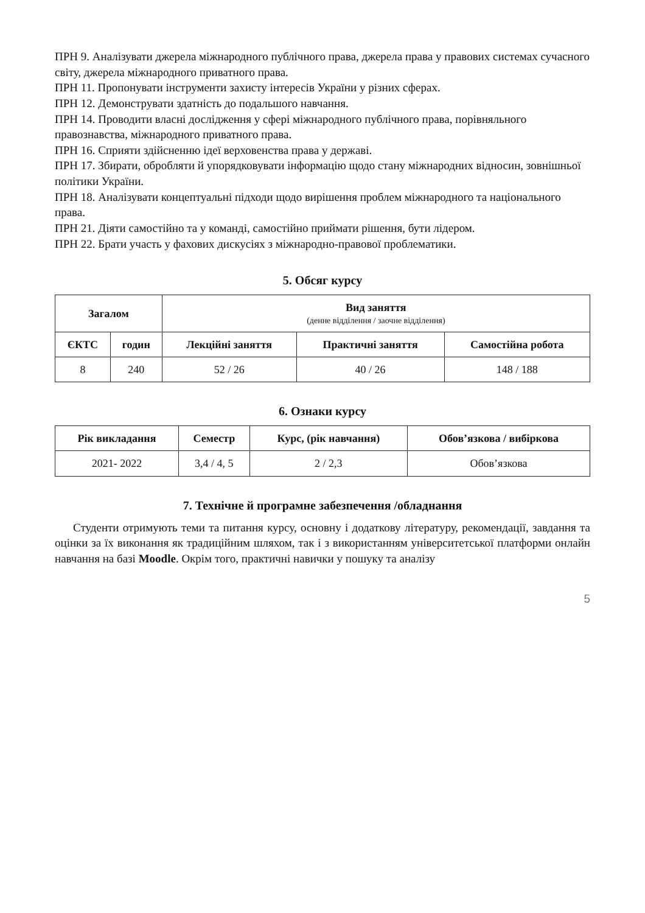ПРН 9. Аналізувати джерела міжнародного публічного права, джерела права у правових системах сучасного світу, джерела міжнародного приватного права.
ПРН 11. Пропонувати інструменти захисту інтересів України у різних сферах.
ПРН 12. Демонструвати здатність до подальшого навчання.
ПРН 14. Проводити власні дослідження у сфері міжнародного публічного права, порівняльного правознавства, міжнародного приватного права.
ПРН 16. Сприяти здійсненню ідеї верховенства права у державі.
ПРН 17. Збирати, обробляти й упорядковувати інформацію щодо стану міжнародних відносин, зовнішньої політики України.
ПРН 18. Аналізувати концептуальні підходи щодо вирішення проблем міжнародного та національного права.
ПРН 21. Діяти самостійно та у команді, самостійно приймати рішення, бути лідером.
ПРН 22. Брати участь у фахових дискусіях з міжнародно-правової проблематики.
5. Обсяг курсу
| Загалом | | Вид заняття (денне відділення / заочне відділення) | | |
| --- | --- | --- | --- | --- |
| ЄКТС | годин | Лекційні заняття | Практичні заняття | Самостійна робота |
| 8 | 240 | 52 / 26 | 40 / 26 | 148 / 188 |
6. Ознаки курсу
| Рік викладання | Семестр | Курс, (рік навчання) | Обов’язкова / вибіркова |
| --- | --- | --- | --- |
| 2021- 2022 | 3,4 / 4, 5 | 2 / 2,3 | Обов’язкова |
7. Технічне й програмне забезпечення /обладнання
Студенти отримують теми та питання курсу, основну і додаткову літературу, рекомендації, завдання та оцінки за їх виконання як традиційним шляхом, так і з використанням університетської платформи онлайн навчання на базі Moodle. Окрім того, практичні навички у пошуку та аналізу
5